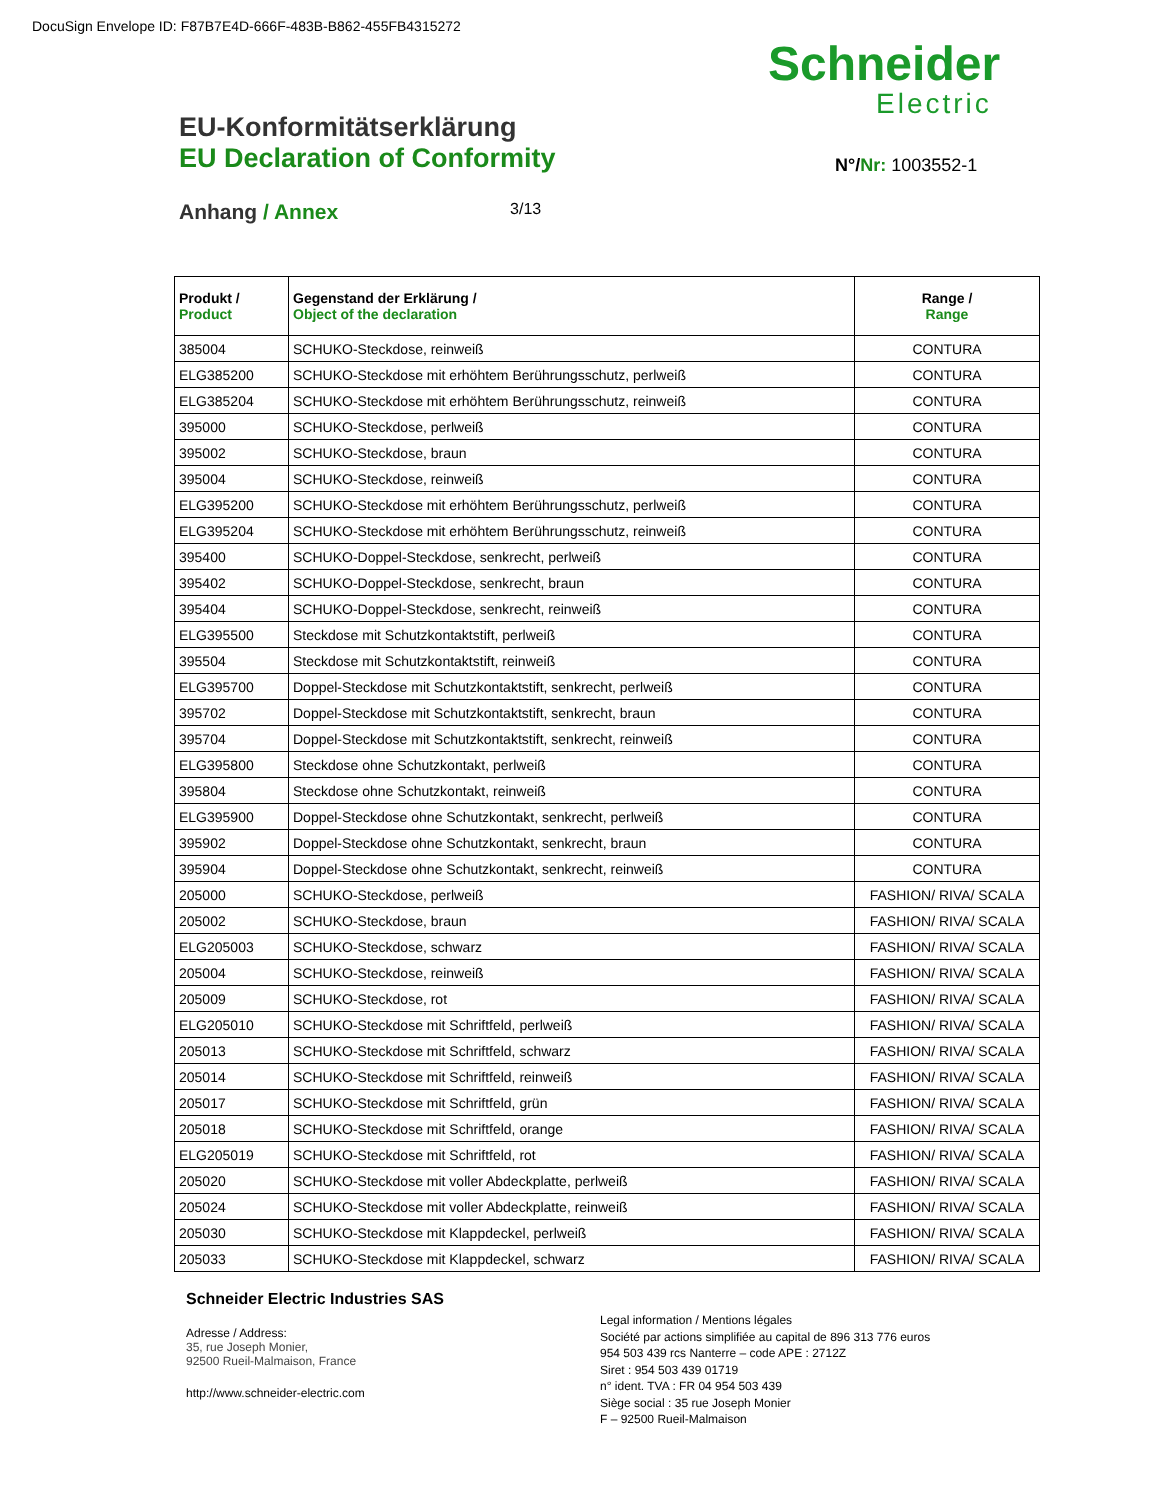DocuSign Envelope ID: F87B7E4D-666F-483B-B862-455FB4315272
Schneider
Electric
N°/Nr: 1003552-1
EU-Konformitätserklärung
EU Declaration of Conformity
Anhang / Annex 3/13
| Produkt / Product | Gegenstand der Erklärung / Object of the declaration | Range / Range |
| --- | --- | --- |
| 385004 | SCHUKO-Steckdose, reinweiß | CONTURA |
| ELG385200 | SCHUKO-Steckdose mit erhöhtem Berührungsschutz, perlweiß | CONTURA |
| ELG385204 | SCHUKO-Steckdose mit erhöhtem Berührungsschutz, reinweiß | CONTURA |
| 395000 | SCHUKO-Steckdose, perlweiß | CONTURA |
| 395002 | SCHUKO-Steckdose, braun | CONTURA |
| 395004 | SCHUKO-Steckdose, reinweiß | CONTURA |
| ELG395200 | SCHUKO-Steckdose mit erhöhtem Berührungsschutz, perlweiß | CONTURA |
| ELG395204 | SCHUKO-Steckdose mit erhöhtem Berührungsschutz, reinweiß | CONTURA |
| 395400 | SCHUKO-Doppel-Steckdose, senkrecht, perlweiß | CONTURA |
| 395402 | SCHUKO-Doppel-Steckdose, senkrecht, braun | CONTURA |
| 395404 | SCHUKO-Doppel-Steckdose, senkrecht, reinweiß | CONTURA |
| ELG395500 | Steckdose mit Schutzkontaktstift, perlweiß | CONTURA |
| 395504 | Steckdose mit Schutzkontaktstift, reinweiß | CONTURA |
| ELG395700 | Doppel-Steckdose mit Schutzkontaktstift, senkrecht, perlweiß | CONTURA |
| 395702 | Doppel-Steckdose mit Schutzkontaktstift, senkrecht, braun | CONTURA |
| 395704 | Doppel-Steckdose mit Schutzkontaktstift, senkrecht, reinweiß | CONTURA |
| ELG395800 | Steckdose ohne Schutzkontakt, perlweiß | CONTURA |
| 395804 | Steckdose ohne Schutzkontakt, reinweiß | CONTURA |
| ELG395900 | Doppel-Steckdose ohne Schutzkontakt, senkrecht, perlweiß | CONTURA |
| 395902 | Doppel-Steckdose ohne Schutzkontakt, senkrecht, braun | CONTURA |
| 395904 | Doppel-Steckdose ohne Schutzkontakt, senkrecht, reinweiß | CONTURA |
| 205000 | SCHUKO-Steckdose, perlweiß | FASHION/ RIVA/ SCALA |
| 205002 | SCHUKO-Steckdose, braun | FASHION/ RIVA/ SCALA |
| ELG205003 | SCHUKO-Steckdose, schwarz | FASHION/ RIVA/ SCALA |
| 205004 | SCHUKO-Steckdose, reinweiß | FASHION/ RIVA/ SCALA |
| 205009 | SCHUKO-Steckdose, rot | FASHION/ RIVA/ SCALA |
| ELG205010 | SCHUKO-Steckdose mit Schriftfeld, perlweiß | FASHION/ RIVA/ SCALA |
| 205013 | SCHUKO-Steckdose mit Schriftfeld, schwarz | FASHION/ RIVA/ SCALA |
| 205014 | SCHUKO-Steckdose mit Schriftfeld, reinweiß | FASHION/ RIVA/ SCALA |
| 205017 | SCHUKO-Steckdose mit Schriftfeld, grün | FASHION/ RIVA/ SCALA |
| 205018 | SCHUKO-Steckdose mit Schriftfeld, orange | FASHION/ RIVA/ SCALA |
| ELG205019 | SCHUKO-Steckdose mit Schriftfeld, rot | FASHION/ RIVA/ SCALA |
| 205020 | SCHUKO-Steckdose mit voller Abdeckplatte, perlweiß | FASHION/ RIVA/ SCALA |
| 205024 | SCHUKO-Steckdose mit voller Abdeckplatte, reinweiß | FASHION/ RIVA/ SCALA |
| 205030 | SCHUKO-Steckdose mit Klappdeckel, perlweiß | FASHION/ RIVA/ SCALA |
| 205033 | SCHUKO-Steckdose mit Klappdeckel, schwarz | FASHION/ RIVA/ SCALA |
Schneider Electric Industries SAS
Adresse / Address:
35, rue Joseph Monier,
92500 Rueil-Malmaison, France
http://www.schneider-electric.com
Legal information / Mentions légales
Société par actions simplifiée au capital de 896 313 776 euros
954 503 439 rcs Nanterre – code APE : 2712Z
Siret : 954 503 439 01719
n° ident. TVA : FR 04 954 503 439
Siège social : 35 rue Joseph Monier
F – 92500 Rueil-Malmaison